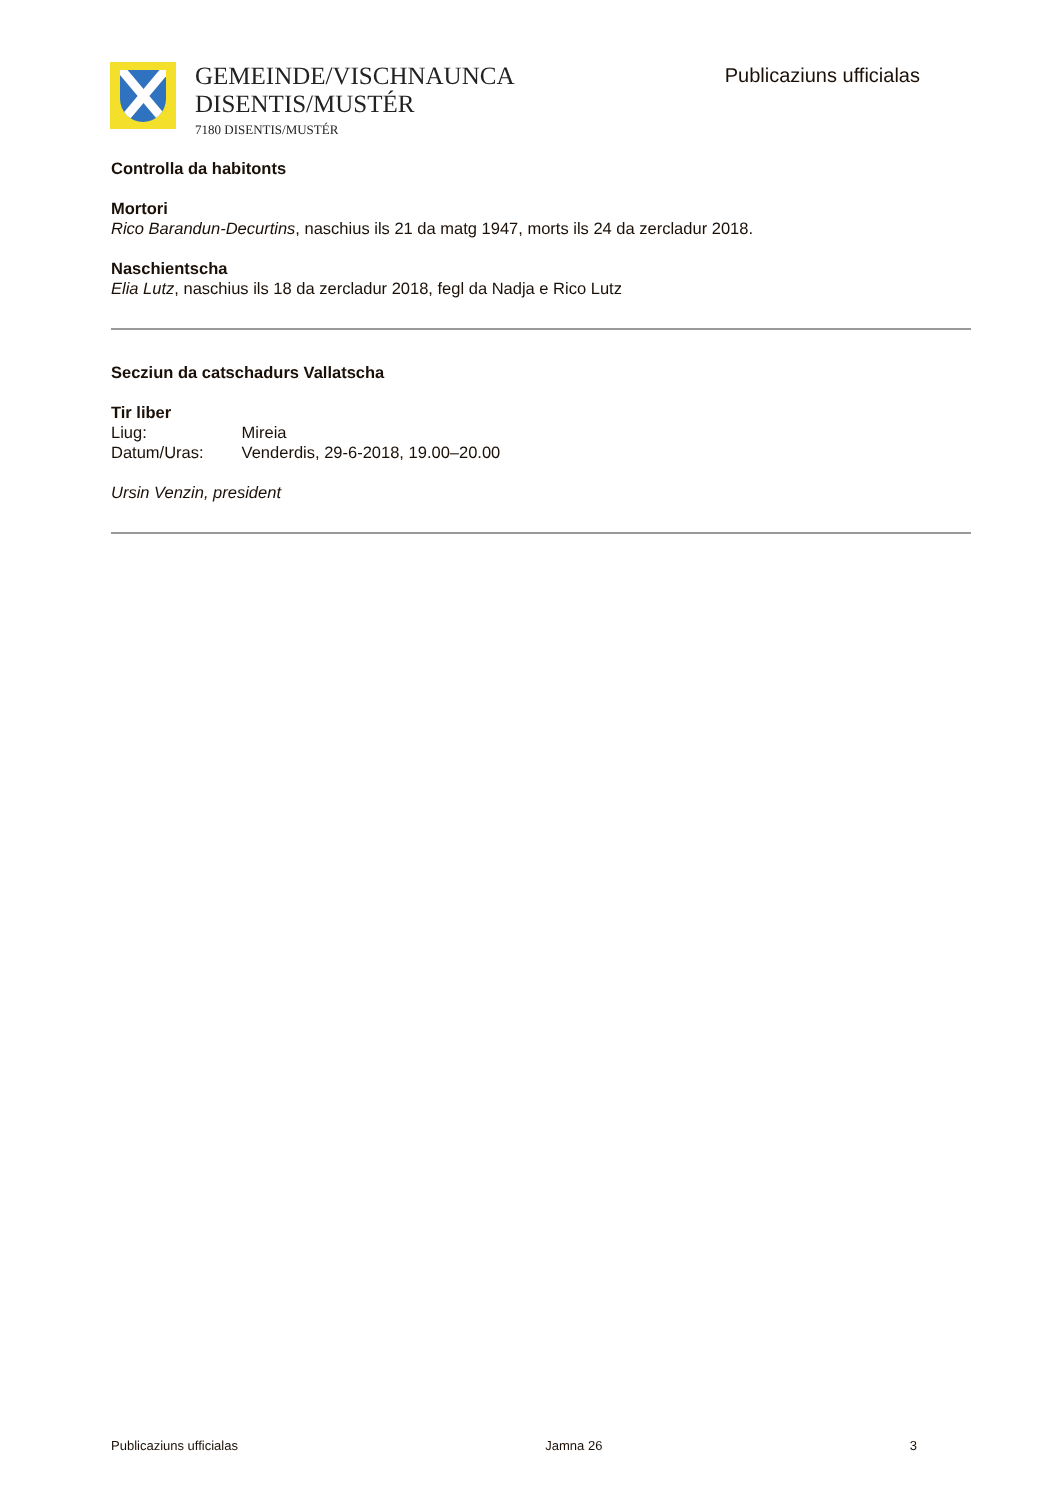GEMEINDE/VISCHNAUNCA
DISENTIS/MUSTÉR
7180 DISENTIS/MUSTÉR
Publicaziuns ufficialas
Controlla da habitonts
Mortori
Rico Barandun-Decurtins, naschius ils 21 da matg 1947, morts ils 24 da zercladur 2018.
Naschientscha
Elia Lutz, naschius ils 18 da zercladur 2018, fegl da Nadja e Rico Lutz
Secziun da catschadurs Vallatscha
Tir liber
Liug: Mireia
Datum/Uras: Venderdis, 29-6-2018, 19.00–20.00
Ursin Venzin, president
Publicaziuns ufficialas Jamna 26 3